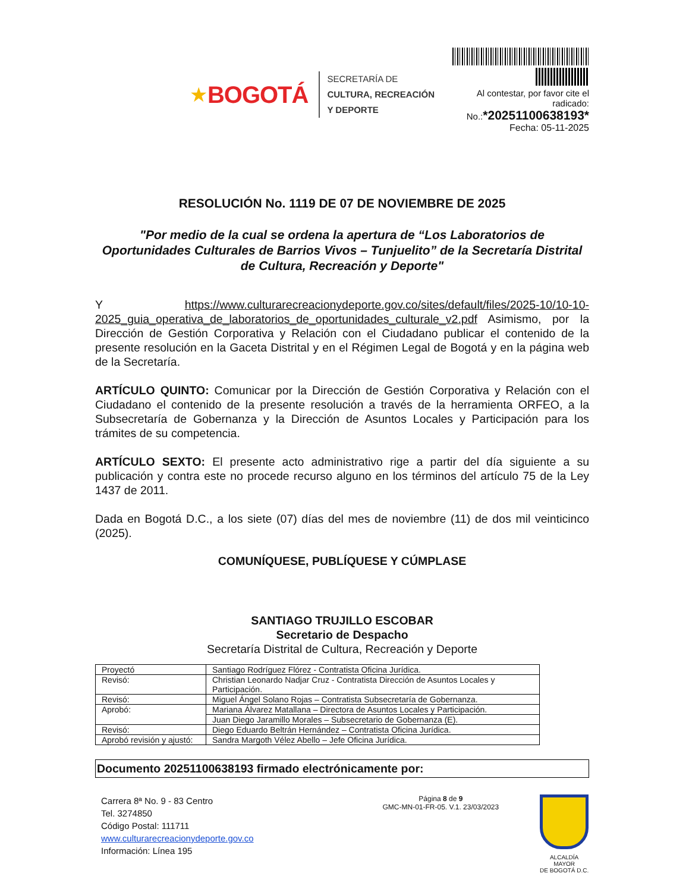★ BOGOTÁ
SECRETARÍA DE
CULTURA, RECREACIÓN
Y DEPORTE
Al contestar, por favor cite el radicado:
No.:*20251100638193*
Fecha: 05-11-2025
RESOLUCIÓN No. 1119 DE 07 DE NOVIEMBRE DE 2025
"Por medio de la cual se ordena la apertura de “Los Laboratorios de Oportunidades Culturales de Barrios Vivos – Tunjuelito” de la Secretaría Distrital de Cultura, Recreación y Deporte"
Y https://www.culturarecreacionydeporte.gov.co/sites/default/files/2025-10/10-10-2025_guia_operativa_de_laboratorios_de_oportunidades_culturale_v2.pdf Asimismo, por la Dirección de Gestión Corporativa y Relación con el Ciudadano publicar el contenido de la presente resolución en la Gaceta Distrital y en el Régimen Legal de Bogotá y en la página web de la Secretaría.
ARTÍCULO QUINTO: Comunicar por la Dirección de Gestión Corporativa y Relación con el Ciudadano el contenido de la presente resolución a través de la herramienta ORFEO, a la Subsecretaría de Gobernanza y la Dirección de Asuntos Locales y Participación para los trámites de su competencia.
ARTÍCULO SEXTO: El presente acto administrativo rige a partir del día siguiente a su publicación y contra este no procede recurso alguno en los términos del artículo 75 de la Ley 1437 de 2011.
Dada en Bogotá D.C., a los siete (07) días del mes de noviembre (11) de dos mil veinticinco (2025).
COMUNÍQUESE, PUBLÍQUESE Y CÚMPLASE
SANTIAGO TRUJILLO ESCOBAR
Secretario de Despacho
Secretaría Distrital de Cultura, Recreación y Deporte
| Proyectó | Santiago Rodríguez Flórez - Contratista Oficina Jurídica. |
| Revisó: | Christian Leonardo Nadjar Cruz - Contratista Dirección de Asuntos Locales y Participación. |
| Revisó: | Miguel Ángel Solano Rojas – Contratista Subsecretaría de Gobernanza. |
| Aprobó: | Mariana Álvarez Matallana – Directora de Asuntos Locales y Participación. |
| | Juan Diego Jaramillo Morales – Subsecretario de Gobernanza (E). |
| Revisó: | Diego Eduardo Beltrán Hernández – Contratista Oficina Jurídica. |
| Aprobó revisión y ajustó: | Sandra Margoth Vélez Abello – Jefe Oficina Jurídica. |
Documento 20251100638193 firmado electrónicamente por:
Carrera 8ª No. 9 - 83 Centro
Tel. 3274850
Código Postal: 111711
www.culturarecreacionydeporte.gov.co
Información: Línea 195
Página 8 de 9
GMC-MN-01-FR-05. V.1. 23/03/2023
ALCALDÍA MAYOR
DE BOGOTÁ D.C.